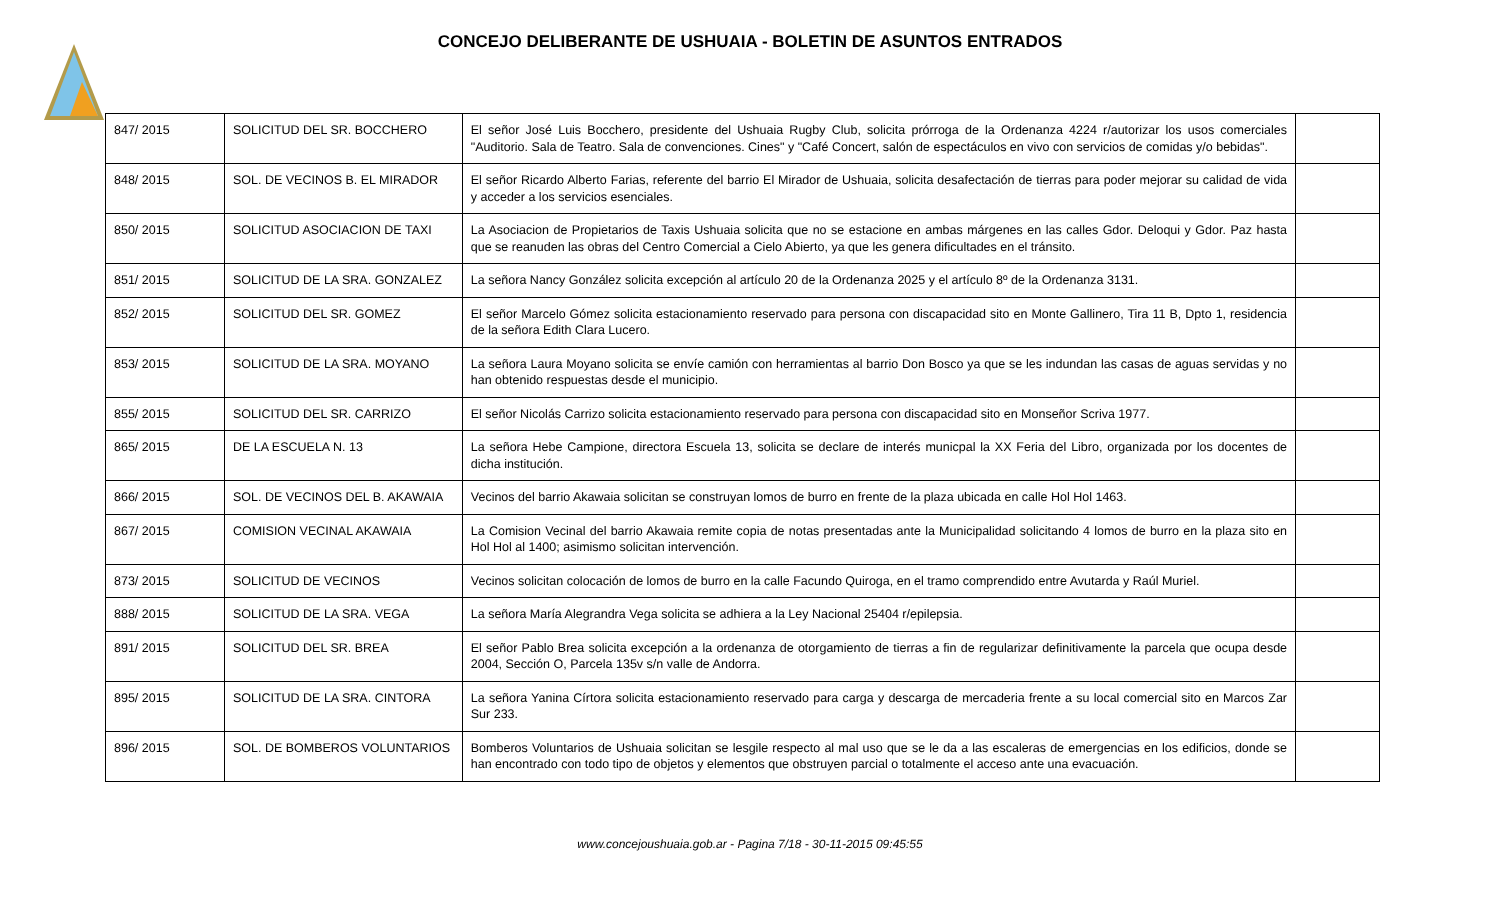CONCEJO DELIBERANTE DE USHUAIA - BOLETIN DE ASUNTOS ENTRADOS
| 847/ 2015 | SOLICITUD DEL SR. BOCCHERO | El señor José Luis Bocchero, presidente del Ushuaia Rugby Club, solicita prórroga de la Ordenanza 4224 r/autorizar los usos comerciales "Auditorio. Sala de Teatro. Sala de convenciones. Cines" y "Café Concert, salón de espectáculos en vivo con servicios de comidas y/o bebidas". | |
| 848/ 2015 | SOL. DE VECINOS B. EL MIRADOR | El señor Ricardo Alberto Farias, referente del barrio El Mirador de Ushuaia, solicita desafectación de tierras para poder mejorar su calidad de vida y acceder a los servicios esenciales. | |
| 850/ 2015 | SOLICITUD ASOCIACION DE TAXI | La Asociacion de Propietarios de Taxis Ushuaia solicita que no se estacione en ambas márgenes en las calles Gdor. Deloqui y Gdor. Paz hasta que se reanuden las obras del Centro Comercial a Cielo Abierto, ya que les genera dificultades en el tránsito. | |
| 851/ 2015 | SOLICITUD DE LA SRA. GONZALEZ | La señora Nancy González solicita excepción al artículo 20 de la Ordenanza 2025 y el artículo 8º de la Ordenanza 3131. | |
| 852/ 2015 | SOLICITUD DEL SR. GOMEZ | El señor Marcelo Gómez solicita estacionamiento reservado para persona con discapacidad sito en Monte Gallinero, Tira 11 B, Dpto 1, residencia de la señora Edith Clara Lucero. | |
| 853/ 2015 | SOLICITUD DE LA SRA. MOYANO | La señora Laura Moyano solicita se envíe camión con herramientas al barrio Don Bosco ya que se les indundan las casas de aguas servidas y no han obtenido respuestas desde el municipio. | |
| 855/ 2015 | SOLICITUD DEL SR. CARRIZO | El señor Nicolás Carrizo solicita estacionamiento reservado para persona con discapacidad sito en Monseñor Scriva 1977. | |
| 865/ 2015 | DE LA ESCUELA N. 13 | La señora Hebe Campione, directora Escuela 13, solicita se declare de interés municpal la XX Feria del Libro, organizada por los docentes de dicha institución. | |
| 866/ 2015 | SOL. DE VECINOS DEL B. AKAWAIA | Vecinos del barrio Akawaia solicitan se construyan lomos de burro en frente de la plaza ubicada en calle Hol Hol 1463. | |
| 867/ 2015 | COMISION VECINAL AKAWAIA | La Comision Vecinal del barrio Akawaia remite copia de notas presentadas ante la Municipalidad solicitando 4 lomos de burro en la plaza sito en Hol Hol al 1400; asimismo solicitan intervención. | |
| 873/ 2015 | SOLICITUD DE VECINOS | Vecinos solicitan colocación de lomos de burro en la calle Facundo Quiroga, en el tramo comprendido entre Avutarda y Raúl Muriel. | |
| 888/ 2015 | SOLICITUD DE LA SRA. VEGA | La señora María Alegrandra Vega solicita se adhiera a la Ley Nacional 25404 r/epilepsia. | |
| 891/ 2015 | SOLICITUD DEL SR. BREA | El señor Pablo Brea solicita excepción a la ordenanza de otorgamiento de tierras a fin de regularizar definitivamente la parcela que ocupa desde 2004, Sección O, Parcela 135v s/n valle de Andorra. | |
| 895/ 2015 | SOLICITUD DE LA SRA. CINTORA | La señora Yanina Círtora solicita estacionamiento reservado para carga y descarga de mercaderia frente a su local comercial sito en Marcos Zar Sur 233. | |
| 896/ 2015 | SOL. DE BOMBEROS VOLUNTARIOS | Bomberos Voluntarios de Ushuaia solicitan se lesgile respecto al mal uso que se le da a las escaleras de emergencias en los edificios, donde se han encontrado con todo tipo de objetos y elementos que obstruyen parcial o totalmente el acceso ante una evacuación. | |
www.concejoushuaia.gob.ar - Pagina 7/18 - 30-11-2015 09:45:55